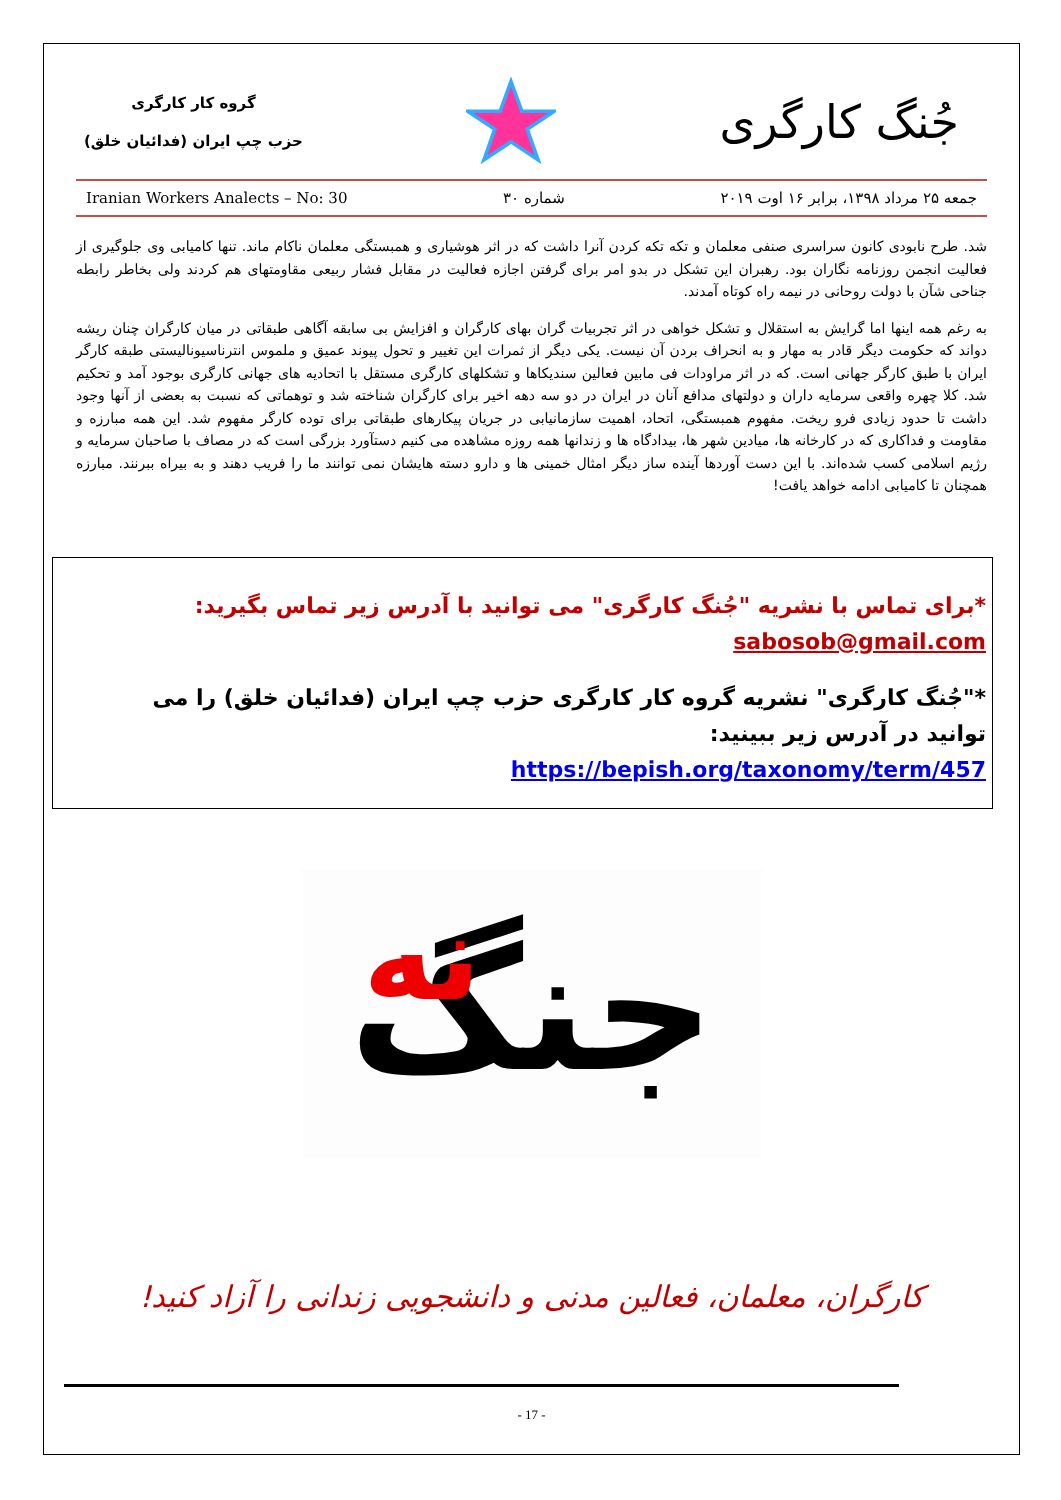جُنگ کارگری
گروه کار کارگری
حزب چپ ایران (فدائیان خلق)
جمعه ۲۵ مرداد ۱۳۹۸، برابر ۱۶ اوت ۲۰۱۹ شماره ۳۰ Iranian Workers Analects – No: 30
شد. طرح نابودی کانون سراسری صنفی معلمان و تکه تکه کردن آنرا داشت که در اثر هوشیاری و همبستگی معلمان ناکام ماند. تنها کامیابی وی جلوگیری از فعالیت انجمن روزنامه نگاران بود. رهبران این تشکل در بدو امر برای گرفتن اجازه فعالیت در مقابل فشار ربیعی مقاومتهای هم کردند ولی بخاطر رابطه جناحی شآن با دولت روحانی در نیمه راه کوتاه آمدند.
به رغم همه اینها اما گرایش به استقلال و تشکل خواهی در اثر تجربیات گران بهای کارگران و افزایش بی سابقه آگاهی طبقاتی در میان کارگران چنان ریشه دواند که حکومت دیگر قادر به مهار و به انحراف بردن آن نیست. یکی دیگر از ثمرات این تغییر و تحول پیوند عمیق و ملموس انترناسیونالیستی طبقه کارگر ایران با طبق کارگر جهانی است. که در اثر مراودات فی مابین فعالین سندیکاها و تشکلهای کارگری مستقل با اتحادیه های جهانی کارگری بوجود آمد و تحکیم شد. کلا چهره واقعی سرمایه داران و دولتهای مدافع آنان در ایران در دو سه دهه اخیر برای کارگران شناخته شد و توهماتی که نسبت به بعضی از آنها وجود داشت تا حدود زیادی فرو ریخت. مفهوم همبستگی، اتحاد، اهمیت سازمانیابی در جریان پیکارهای طبقاتی برای توده کارگر مفهوم شد. این همه مبارزه و مقاومت و فداکاری که در کارخانه ها، میادین شهر ها، بیدادگاه ها و زندانها همه روزه مشاهده می کنیم دستآورد بزرگی است که در مصاف با صاحبان سرمایه و رژیم اسلامی کسب شده‌اند. با این دست آوردها آینده ساز دیگر امثال خمینی ها و دارو دسته هایشان نمی توانند ما را فریب دهند و به بیراه ببرنند. مبارزه همچنان تا کامیابی ادامه خواهد یافت!
*برای تماس با نشریه "جُنگ کارگری" می توانید با آدرس زیر تماس بگیرید:
sabosob@gmail.com
*"جُنگ کارگری" نشریه گروه کار کارگری حزب چپ ایران (فدائیان خلق) را می توانید در آدرس زیر ببینید:
https://bepish.org/taxonomy/term/457
جنگ
نه
کارگران، معلمان، فعالین مدنی و دانشجویی زندانی را آزاد کنید!
- 17 -